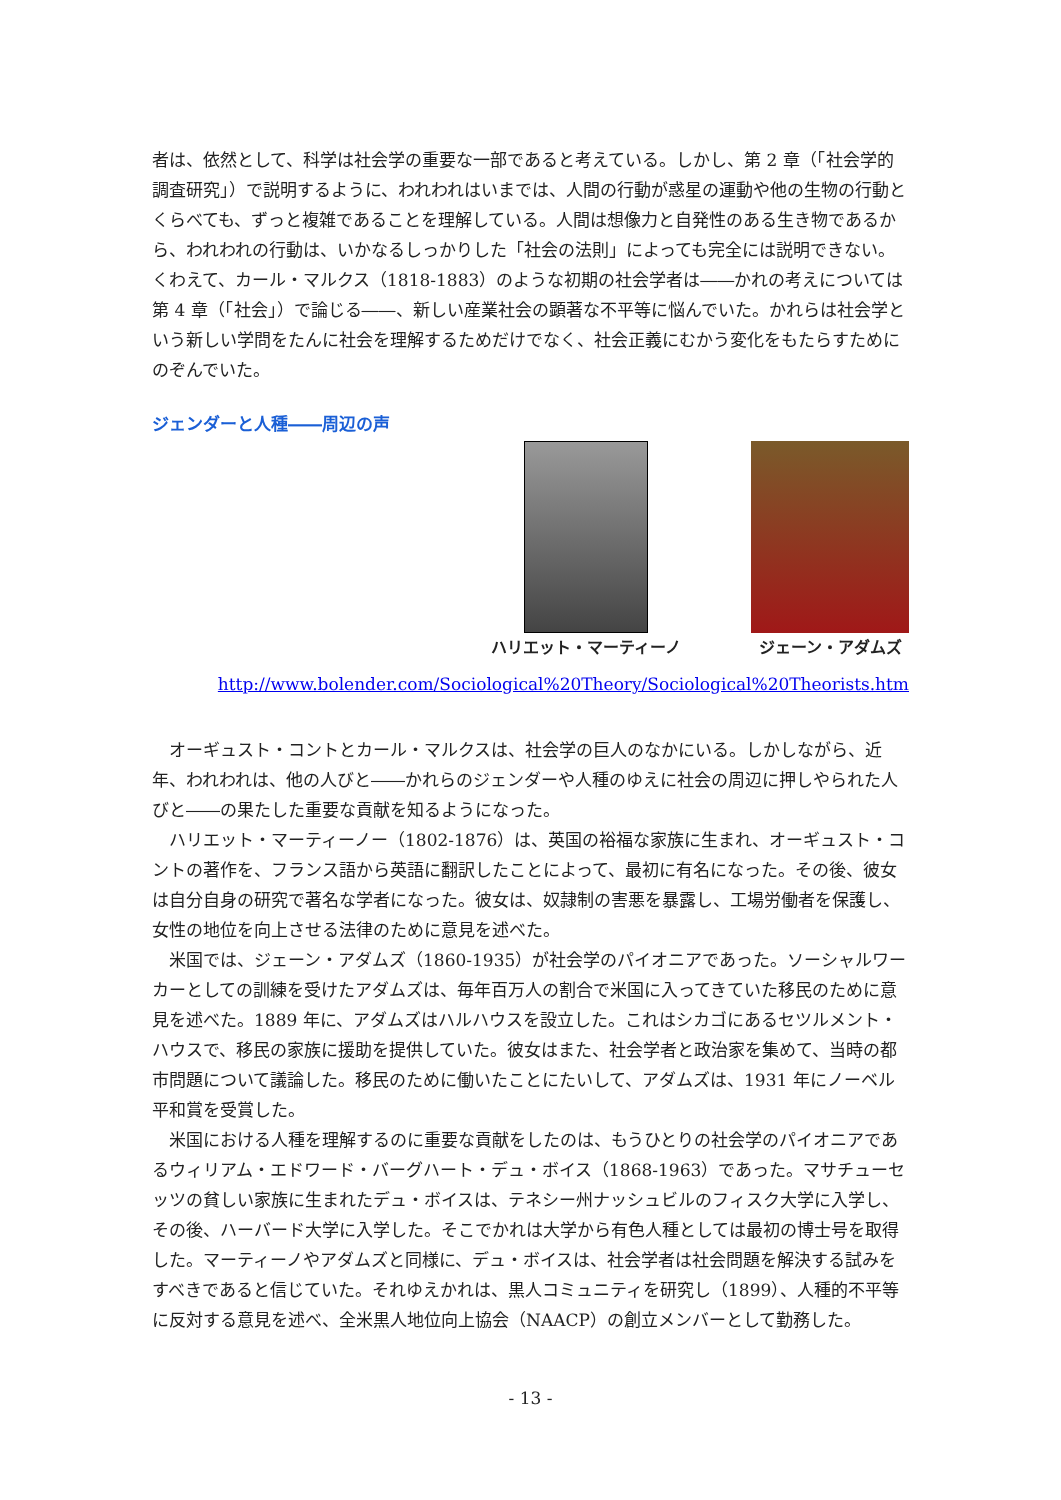者は、依然として、科学は社会学の重要な一部であると考えている。しかし、第 2 章（「社会学的調査研究」）で説明するように、われわれはいまでは、人間の行動が惑星の運動や他の生物の行動とくらべても、ずっと複雑であることを理解している。人間は想像力と自発性のある生き物であるから、われわれの行動は、いかなるしっかりした「社会の法則」によっても完全には説明できない。くわえて、カール・マルクス（1818-1883）のような初期の社会学者は――かれの考えについては第 4 章（「社会」）で論じる――、新しい産業社会の顕著な不平等に悩んでいた。かれらは社会学という新しい学問をたんに社会を理解するためだけでなく、社会正義にむかう変化をもたらすためにのぞんでいた。
ジェンダーと人種――周辺の声
ハリエット・マーティーノ ジェーン・アダムズ
http://www.bolender.com/Sociological%20Theory/Sociological%20Theorists.htm
オーギュスト・コントとカール・マルクスは、社会学の巨人のなかにいる。しかしながら、近年、われわれは、他の人びと――かれらのジェンダーや人種のゆえに社会の周辺に押しやられた人びと――の果たした重要な貢献を知るようになった。
ハリエット・マーティーノー（1802-1876）は、英国の裕福な家族に生まれ、オーギュスト・コントの著作を、フランス語から英語に翻訳したことによって、最初に有名になった。その後、彼女は自分自身の研究で著名な学者になった。彼女は、奴隷制の害悪を暴露し、工場労働者を保護し、女性の地位を向上させる法律のために意見を述べた。
米国では、ジェーン・アダムズ（1860-1935）が社会学のパイオニアであった。ソーシャルワーカーとしての訓練を受けたアダムズは、毎年百万人の割合で米国に入ってきていた移民のために意見を述べた。1889 年に、アダムズはハルハウスを設立した。これはシカゴにあるセツルメント・ハウスで、移民の家族に援助を提供していた。彼女はまた、社会学者と政治家を集めて、当時の都市問題について議論した。移民のために働いたことにたいして、アダムズは、1931 年にノーベル平和賞を受賞した。
米国における人種を理解するのに重要な貢献をしたのは、もうひとりの社会学のパイオニアであるウィリアム・エドワード・バーグハート・デュ・ボイス（1868-1963）であった。マサチューセッツの貧しい家族に生まれたデュ・ボイスは、テネシー州ナッシュビルのフィスク大学に入学し、その後、ハーバード大学に入学した。そこでかれは大学から有色人種としては最初の博士号を取得した。マーティーノやアダムズと同様に、デュ・ボイスは、社会学者は社会問題を解決する試みをすべきであると信じていた。それゆえかれは、黒人コミュニティを研究し（1899）、人種的不平等に反対する意見を述べ、全米黒人地位向上協会（NAACP）の創立メンバーとして勤務した。
- 13 -